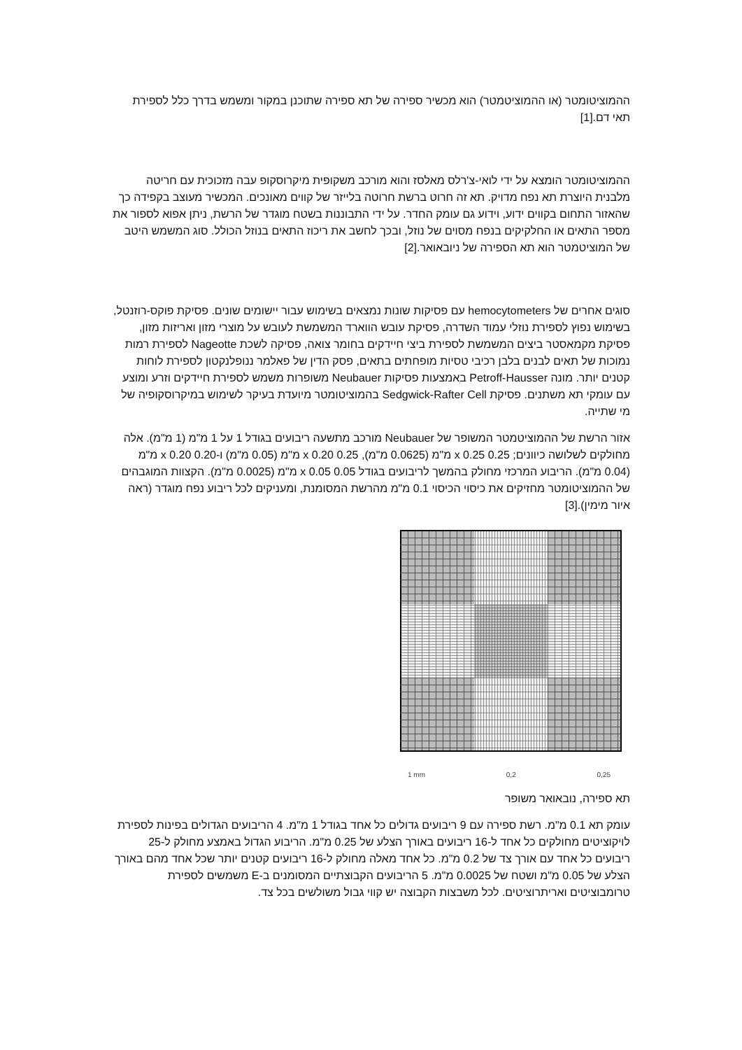ההמוציטומטר (או ההמוציטמטר) הוא מכשיר ספירה של תא ספירה שתוכנן במקור ומשמש בדרך כלל לספירת תאי דם.[1]
ההמוציטומטר הומצא על ידי לואי-צ'רלס מאלסז והוא מורכב משקופית מיקרוסקופ עבה מזכוכית עם חריטה מלבנית היוצרת תא נפח מדויק. תא זה חרוט ברשת חרוטה בלייזר של קווים מאונכים. המכשיר מעוצב בקפידה כך שהאזור התחום בקווים ידוע, וידוע גם עומק החדר. על ידי התבוננות בשטח מוגדר של הרשת, ניתן אפוא לספור את מספר התאים או החלקיקים בנפח מסוים של נוזל, ובכך לחשב את ריכוז התאים בנוזל הכולל. סוג המשמש היטב של המוציטמטר הוא תא הספירה של ניובאואר.[2]
סוגים אחרים של hemocytometers עם פסיקות שונות נמצאים בשימוש עבור יישומים שונים. פסיקת פוקס-רוזנטל, בשימוש נפוץ לספירת נוזלי עמוד השדרה, פסיקת עובש הווארד המשמשת לעובש על מוצרי מזון ואריזות מזון, פסיקת מקמאסטר ביצים המשמשת לספירת ביצי חיידקים בחומר צואה, פסיקה לשכת Nageotte לספירת רמות נמוכות של תאים לבנים בלבן רכיבי טסיות מופחתים בתאים, פסק הדין של פאלמר ננופלנקטון לספירת לוחות קטנים יותר. מונה Petroff-Hausser באמצעות פסיקות Neubauer משופרות משמש לספירת חיידקים וזרע ומוצע עם עומקי תא משתנים. פסיקת Sedgwick-Rafter Cell בהמוציטומטר מיועדת בעיקר לשימוש במיקרוסקופיה של מי שתייה.
אזור הרשת של ההמוציטמטר המשופר של Neubauer מורכב מתשעה ריבועים בגודל 1 על 1 מ"מ (1 מ"מ). אלה מחולקים לשלושה כיוונים; 0.25 x 0.25 מ"מ (0.0625 מ"מ), 0.25 x 0.20 מ"מ (0.05 מ"מ) ו-0.20 x 0.20 מ"מ (0.04 מ"מ). הריבוע המרכזי מחולק בהמשך לריבועים בגודל 0.05 x 0.05 מ"מ (0.0025 מ"מ). הקצוות המוגבהים של ההמוציטומטר מחזיקים את כיסוי הכיסוי 0.1 מ"מ מהרשת המסומנת, ומעניקים לכל ריבוע נפח מוגדר (ראה איור מימין).[3]
1 mm 0,2 0,25
תא ספירה, נובאואר משופר
עומק תא 0.1 מ"מ. רשת ספירה עם 9 ריבועים גדולים כל אחד בגודל 1 מ"מ. 4 הריבועים הגדולים בפינות לספירת לויקוציטים מחולקים כל אחד ל-16 ריבועים באורך הצלע של 0.25 מ"מ. הריבוע הגדול באמצע מחולק ל-25 ריבועים כל אחד עם אורך צד של 0.2 מ"מ. כל אחד מאלה מחולק ל-16 ריבועים קטנים יותר שכל אחד מהם באורך הצלע של 0.05 מ"מ ושטח של 0.0025 מ"מ. 5 הריבועים הקבוצתיים המסומנים ב-E משמשים לספירת טרומבוציטים ואריתרוציטים. לכל משבצות הקבוצה יש קווי גבול משולשים בכל צד.